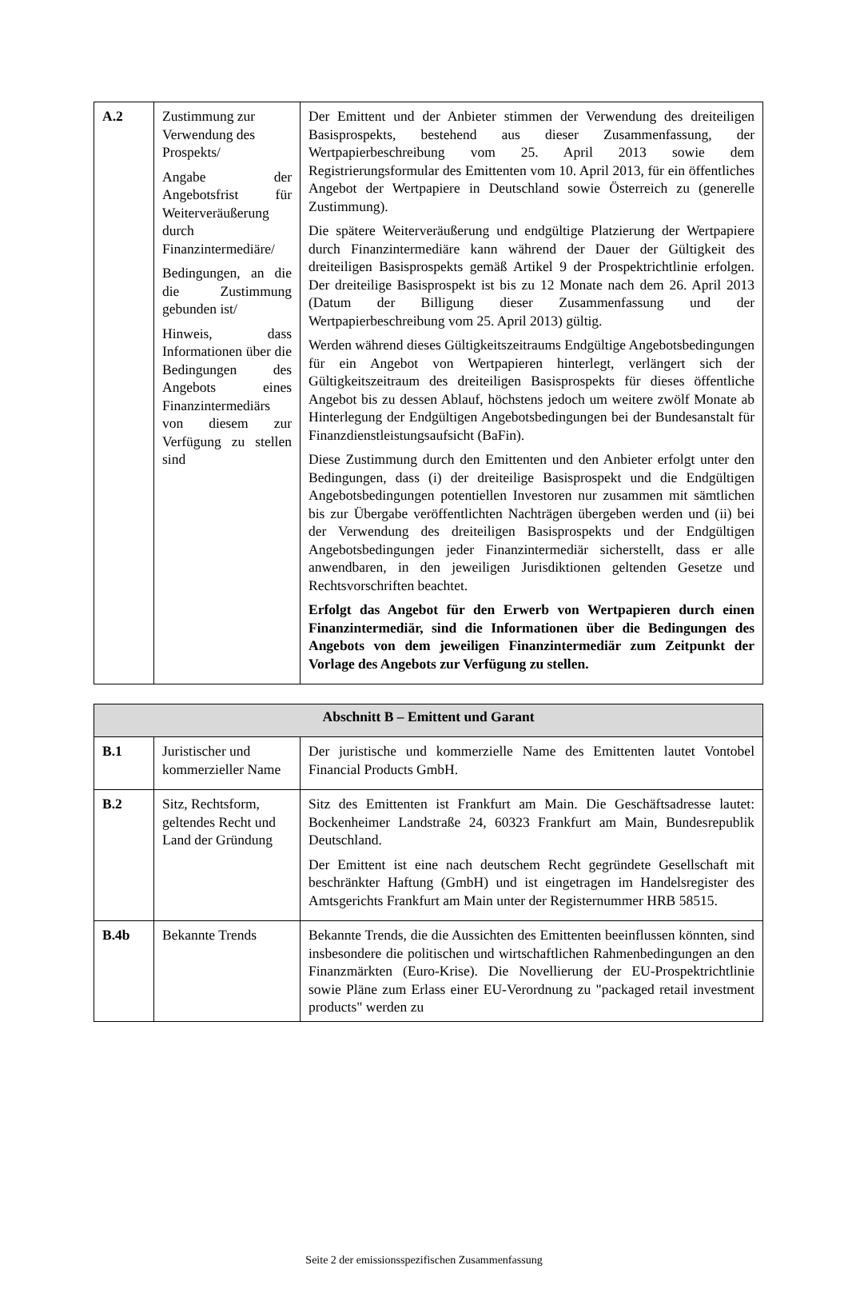| A.2 | Zustimmung zur Verwendung des Prospekts/ Angabe der Angebotsfrist für Weiterveräußerung durch Finanzintermediäre/ Bedingungen, an die die Zustimmung gebunden ist/ Hinweis, dass Informationen über die Bedingungen des Angebots eines Finanzintermediärs von diesem zur Verfügung zu stellen sind | Der Emittent und der Anbieter stimmen der Verwendung des dreiteiligen Basisprospekts, bestehend aus dieser Zusammenfassung, der Wertpapierbeschreibung vom 25. April 2013 sowie dem Registrierungsformular des Emittenten vom 10. April 2013, für ein öffentliches Angebot der Wertpapiere in Deutschland sowie Österreich zu (generelle Zustimmung). Die spätere Weiterveräußerung und endgültige Platzierung der Wertpapiere durch Finanzintermediäre kann während der Dauer der Gültigkeit des dreiteiligen Basisprospekts gemäß Artikel 9 der Prospektrichtlinie erfolgen. Der dreiteilige Basisprospekt ist bis zu 12 Monate nach dem 26. April 2013 (Datum der Billigung dieser Zusammenfassung und der Wertpapierbeschreibung vom 25. April 2013) gültig. Werden während dieses Gültigkeitszeitraums Endgültige Angebotsbedingungen für ein Angebot von Wertpapieren hinterlegt, verlängert sich der Gültigkeitszeitraum des dreiteiligen Basisprospekts für dieses öffentliche Angebot bis zu dessen Ablauf, höchstens jedoch um weitere zwölf Monate ab Hinterlegung der Endgültigen Angebotsbedingungen bei der Bundesanstalt für Finanzdienstleistungsaufsicht (BaFin). Diese Zustimmung durch den Emittenten und den Anbieter erfolgt unter den Bedingungen, dass (i) der dreiteilige Basisprospekt und die Endgültigen Angebotsbedingungen potentiellen Investoren nur zusammen mit sämtlichen bis zur Übergabe veröffentlichten Nachträgen übergeben werden und (ii) bei der Verwendung des dreiteiligen Basisprospekts und der Endgültigen Angebotsbedingungen jeder Finanzintermediär sicherstellt, dass er alle anwendbaren, in den jeweiligen Jurisdiktionen geltenden Gesetze und Rechtsvorschriften beachtet. Erfolgt das Angebot für den Erwerb von Wertpapieren durch einen Finanzintermediär, sind die Informationen über die Bedingungen des Angebots von dem jeweiligen Finanzintermediär zum Zeitpunkt der Vorlage des Angebots zur Verfügung zu stellen. |
| Abschnitt B – Emittent und Garant | | |
| --- | --- | --- |
| B.1 | Juristischer und kommerzieller Name | Der juristische und kommerzielle Name des Emittenten lautet Vontobel Financial Products GmbH. |
| B.2 | Sitz, Rechtsform, geltendes Recht und Land der Gründung | Sitz des Emittenten ist Frankfurt am Main. Die Geschäftsadresse lautet: Bockenheimer Landstraße 24, 60323 Frankfurt am Main, Bundesrepublik Deutschland. Der Emittent ist eine nach deutschem Recht gegründete Gesellschaft mit beschränkter Haftung (GmbH) und ist eingetragen im Handelsregister des Amtsgerichts Frankfurt am Main unter der Registernummer HRB 58515. |
| B.4b | Bekannte Trends | Bekannte Trends, die die Aussichten des Emittenten beeinflussen könnten, sind insbesondere die politischen und wirtschaftlichen Rahmenbedingungen an den Finanzmärkten (Euro-Krise). Die Novellierung der EU-Prospektrichtlinie sowie Pläne zum Erlass einer EU-Verordnung zu "packaged retail investment products" werden zu |
Seite 2 der emissionsspezifischen Zusammenfassung